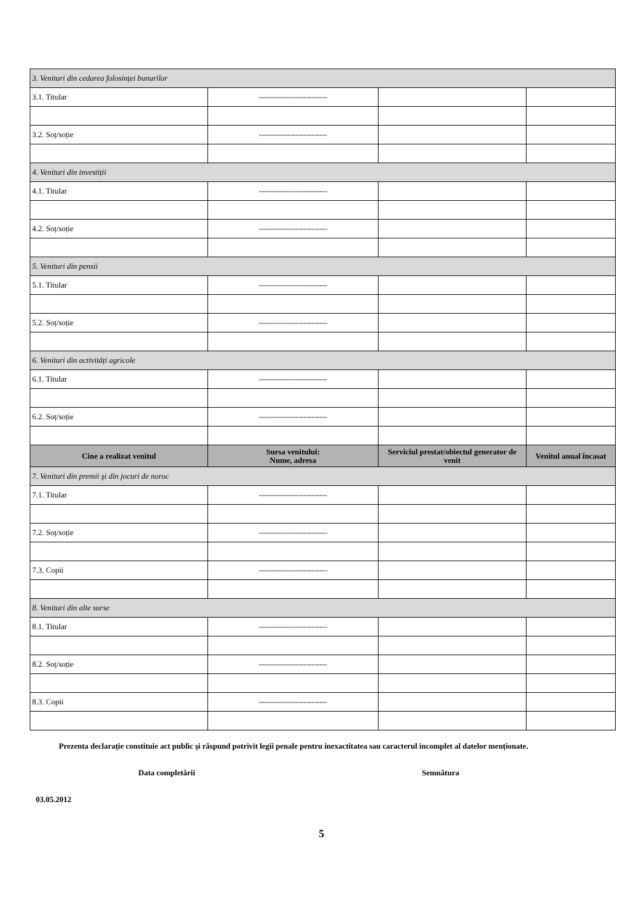| 3. Venituri din cedarea folosinței bunurilor | | | |
| 3.1. Titular | -------------------------- | | |
| 3.2. Soț/soție | -------------------------- | | |
| 4. Venituri din investiții | | | |
| 4.1. Titular | -------------------------- | | |
| 4.2. Soț/soție | -------------------------- | | |
| 5. Venituri din pensii | | | |
| 5.1. Titular | -------------------------- | | |
| 5.2. Soț/soție | -------------------------- | | |
| 6. Venituri din activități agricole | | | |
| 6.1. Titular | -------------------------- | | |
| 6.2. Soț/soție | -------------------------- | | |
| Cine a realizat venitul | Sursa venitului: Nume, adresa | Serviciul prestat/obiectul generator de venit | Venitul anual încasat |
| 7. Venituri din premii şi din jocuri de noroc | | | |
| 7.1. Titular | -------------------------- | | |
| 7.2. Soț/soție | -------------------------- | | |
| 7.3. Copii | -------------------------- | | |
| 8. Venituri din alte surse | | | |
| 8.1. Titular | -------------------------- | | |
| 8.2. Soț/soție | -------------------------- | | |
| 8.3. Copii | -------------------------- | | |
Prezenta declarație constituie act public şi răspund potrivit legii penale pentru inexactitatea sau caracterul incomplet al datelor menționate.
Data completării Semnătura
03.05.2012
5